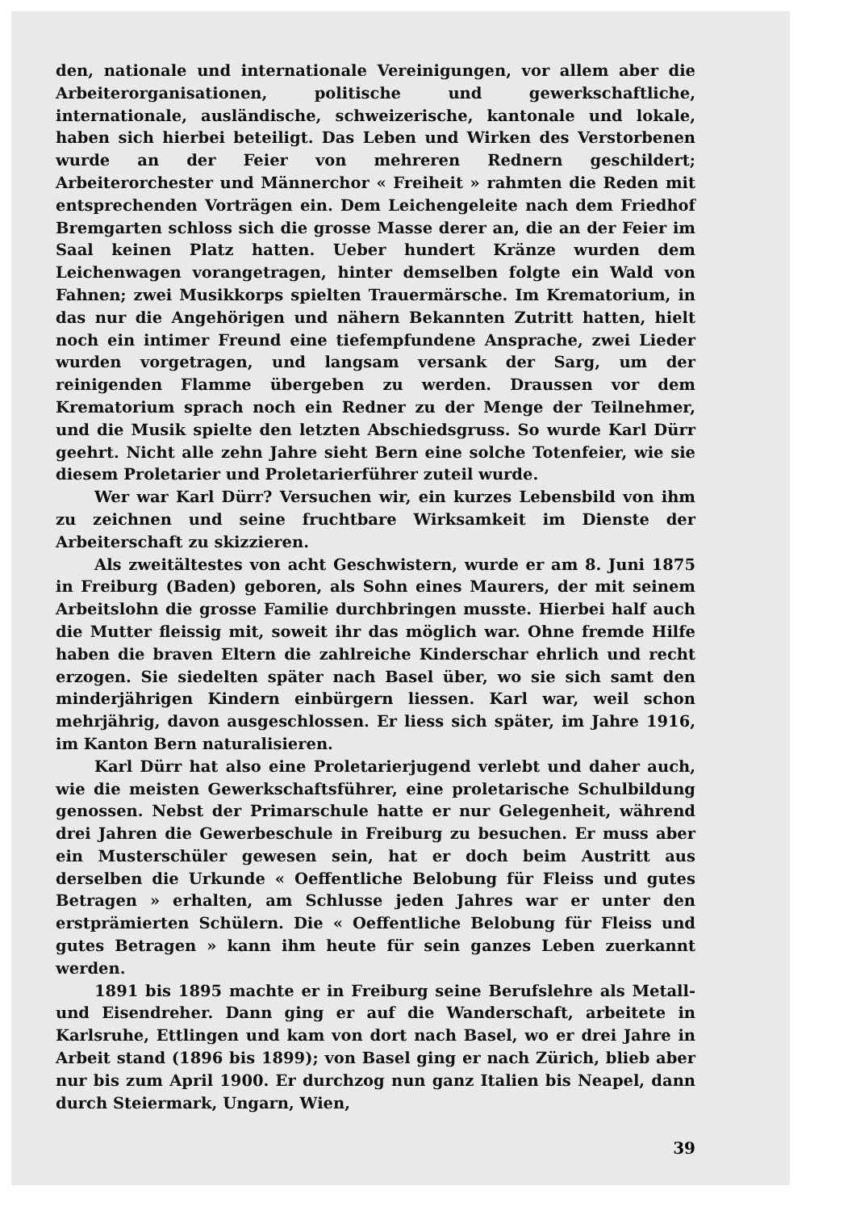den, nationale und internationale Vereinigungen, vor allem aber die Arbeiterorganisationen, politische und gewerkschaftliche, internationale, ausländische, schweizerische, kantonale und lokale, haben sich hierbei beteiligt. Das Leben und Wirken des Verstorbenen wurde an der Feier von mehreren Rednern geschildert; Arbeiterorchester und Männerchor « Freiheit » rahmten die Reden mit entsprechenden Vorträgen ein. Dem Leichengeleite nach dem Friedhof Bremgarten schloss sich die grosse Masse derer an, die an der Feier im Saal keinen Platz hatten. Ueber hundert Kränze wurden dem Leichenwagen vorangetragen, hinter demselben folgte ein Wald von Fahnen; zwei Musikkorps spielten Trauermärsche. Im Krematorium, in das nur die Angehörigen und nähern Bekannten Zutritt hatten, hielt noch ein intimer Freund eine tiefempfundene Ansprache, zwei Lieder wurden vorgetragen, und langsam versank der Sarg, um der reinigenden Flamme übergeben zu werden. Draussen vor dem Krematorium sprach noch ein Redner zu der Menge der Teilnehmer, und die Musik spielte den letzten Abschiedsgruss. So wurde Karl Dürr geehrt. Nicht alle zehn Jahre sieht Bern eine solche Totenfeier, wie sie diesem Proletarier und Proletarierführer zuteil wurde.
Wer war Karl Dürr? Versuchen wir, ein kurzes Lebensbild von ihm zu zeichnen und seine fruchtbare Wirksamkeit im Dienste der Arbeiterschaft zu skizzieren.
Als zweitältestes von acht Geschwistern, wurde er am 8. Juni 1875 in Freiburg (Baden) geboren, als Sohn eines Maurers, der mit seinem Arbeitslohn die grosse Familie durchbringen musste. Hierbei half auch die Mutter fleissig mit, soweit ihr das möglich war. Ohne fremde Hilfe haben die braven Eltern die zahlreiche Kinderschar ehrlich und recht erzogen. Sie siedelten später nach Basel über, wo sie sich samt den minderjährigen Kindern einbürgern liessen. Karl war, weil schon mehrjährig, davon ausgeschlossen. Er liess sich später, im Jahre 1916, im Kanton Bern naturalisieren.
Karl Dürr hat also eine Proletarierjugend verlebt und daher auch, wie die meisten Gewerkschaftsführer, eine proletarische Schulbildung genossen. Nebst der Primarschule hatte er nur Gelegenheit, während drei Jahren die Gewerbeschule in Freiburg zu besuchen. Er muss aber ein Musterschüler gewesen sein, hat er doch beim Austritt aus derselben die Urkunde « Oeffentliche Belobung für Fleiss und gutes Betragen » erhalten, am Schlusse jeden Jahres war er unter den erstprämierten Schülern. Die « Oeffentliche Belobung für Fleiss und gutes Betragen » kann ihm heute für sein ganzes Leben zuerkannt werden.
1891 bis 1895 machte er in Freiburg seine Berufslehre als Metall- und Eisendreher. Dann ging er auf die Wanderschaft, arbeitete in Karlsruhe, Ettlingen und kam von dort nach Basel, wo er drei Jahre in Arbeit stand (1896 bis 1899); von Basel ging er nach Zürich, blieb aber nur bis zum April 1900. Er durchzog nun ganz Italien bis Neapel, dann durch Steiermark, Ungarn, Wien,
39